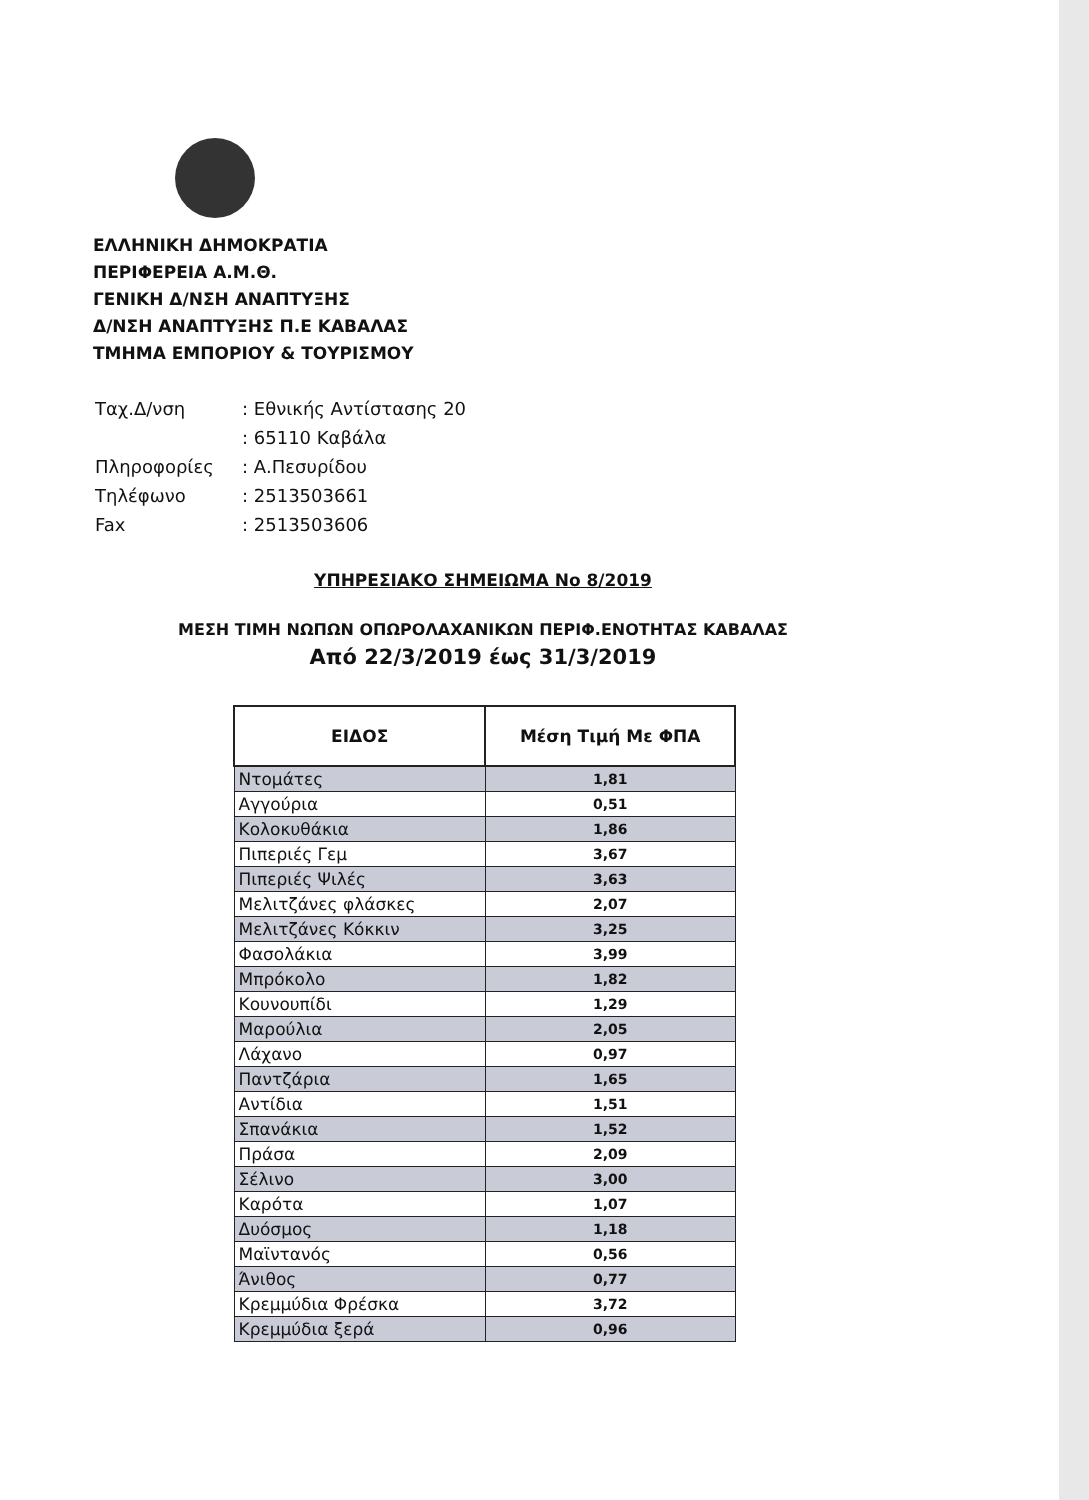ΕΛΛΗΝΙΚΗ ΔΗΜΟΚΡΑΤΙΑ
ΠΕΡΙΦΕΡΕΙΑ Α.Μ.Θ.
ΓΕΝΙΚΗ Δ/ΝΣΗ ΑΝΑΠΤΥΞΗΣ
Δ/ΝΣΗ ΑΝΑΠΤΥΞΗΣ Π.Ε ΚΑΒΑΛΑΣ
ΤΜΗΜΑ ΕΜΠΟΡΙΟΥ & ΤΟΥΡΙΣΜΟΥ
| Ταχ.Δ/νση | : Εθνικής Αντίστασης 20 |
| | : 65110 Καβάλα |
| Πληροφορίες | : Α.Πεσυρίδου |
| Τηλέφωνο | : 2513503661 |
| Fax | : 2513503606 |
ΥΠΗΡΕΣΙΑΚΟ ΣΗΜΕΙΩΜΑ Νο 8/2019
ΜΕΣΗ ΤΙΜΗ ΝΩΠΩΝ ΟΠΩΡΟΛΑΧΑΝΙΚΩΝ ΠΕΡΙΦ.ΕΝΟΤΗΤΑΣ ΚΑΒΑΛΑΣ
Από 22/3/2019 έως 31/3/2019
| ΕΙΔΟΣ | Μέση Τιμή Με ΦΠΑ |
| --- | --- |
| Ντομάτες | 1,81 |
| Αγγούρια | 0,51 |
| Κολοκυθάκια | 1,86 |
| Πιπεριές Γεμ | 3,67 |
| Πιπεριές Ψιλές | 3,63 |
| Μελιτζάνες φλάσκες | 2,07 |
| Μελιτζάνες Κόκκιν | 3,25 |
| Φασολάκια | 3,99 |
| Μπρόκολο | 1,82 |
| Κουνουπίδι | 1,29 |
| Μαρούλια | 2,05 |
| Λάχανο | 0,97 |
| Παντζάρια | 1,65 |
| Αντίδια | 1,51 |
| Σπανάκια | 1,52 |
| Πράσα | 2,09 |
| Σέλινο | 3,00 |
| Καρότα | 1,07 |
| Δυόσμος | 1,18 |
| Μαϊντανός | 0,56 |
| Άνιθος | 0,77 |
| Κρεμμύδια Φρέσκα | 3,72 |
| Κρεμμύδια ξερά | 0,96 |